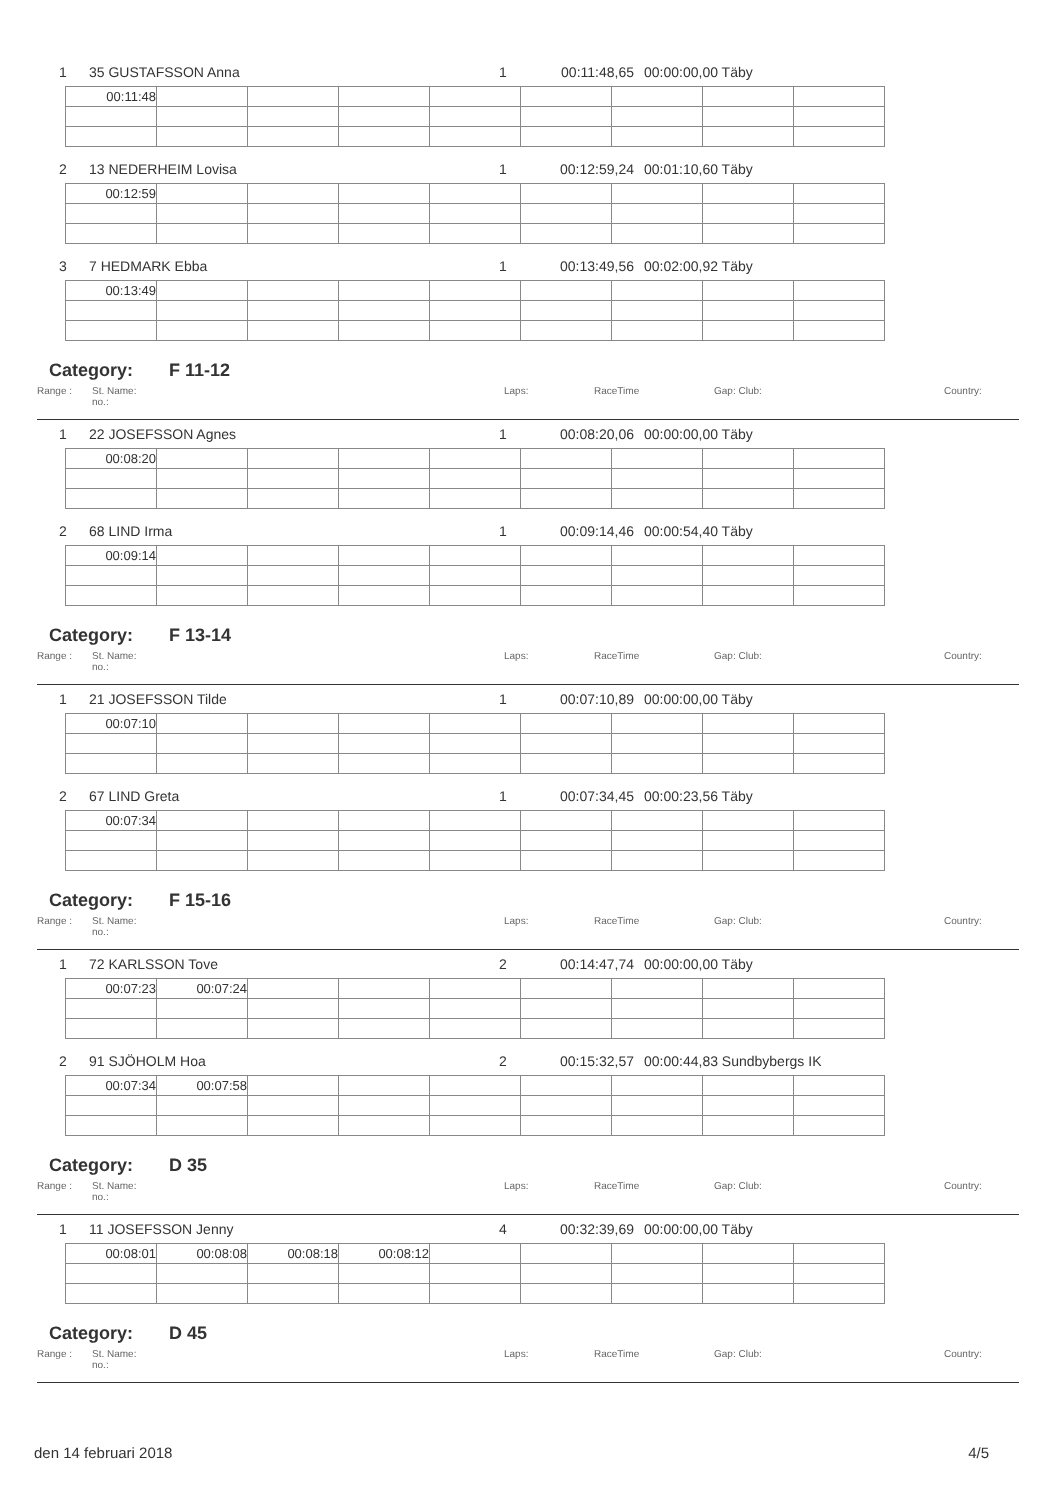1 35 GUSTAFSSON Anna 1 00:11:48,65 00:00:00,00 Täby
| 00:11:48 | | | | | | | | |
2 13 NEDERHEIM Lovisa 1 00:12:59,24 00:01:10,60 Täby
| 00:12:59 | | | | | | | | |
3 7 HEDMARK Ebba 1 00:13:49,56 00:02:00,92 Täby
| 00:13:49 | | | | | | | | |
Category: F 11-12
Range : St. Name:
no.: Laps: RaceTime Gap: Club: Country:
1 22 JOSEFSSON Agnes 1 00:08:20,06 00:00:00,00 Täby
| 00:08:20 | | | | | | | | |
2 68 LIND Irma 1 00:09:14,46 00:00:54,40 Täby
| 00:09:14 | | | | | | | | |
Category: F 13-14
Range : St. Name:
no.: Laps: RaceTime Gap: Club: Country:
1 21 JOSEFSSON Tilde 1 00:07:10,89 00:00:00,00 Täby
| 00:07:10 | | | | | | | | |
2 67 LIND Greta 1 00:07:34,45 00:00:23,56 Täby
| 00:07:34 | | | | | | | | |
Category: F 15-16
Range : St. Name:
no.: Laps: RaceTime Gap: Club: Country:
1 72 KARLSSON Tove 2 00:14:47,74 00:00:00,00 Täby
| 00:07:23 | 00:07:24 | | | | | | | |
2 91 SJÖHOLM Hoa 2 00:15:32,57 00:00:44,83 Sundbybergs IK
| 00:07:34 | 00:07:58 | | | | | | | |
Category: D 35
Range : St. Name:
no.: Laps: RaceTime Gap: Club: Country:
1 11 JOSEFSSON Jenny 4 00:32:39,69 00:00:00,00 Täby
| 00:08:01 | 00:08:08 | 00:08:18 | 00:08:12 | | | | | |
Category: D 45
Range : St. Name:
no.: Laps: RaceTime Gap: Club: Country:
den 14 februari 2018 4/5